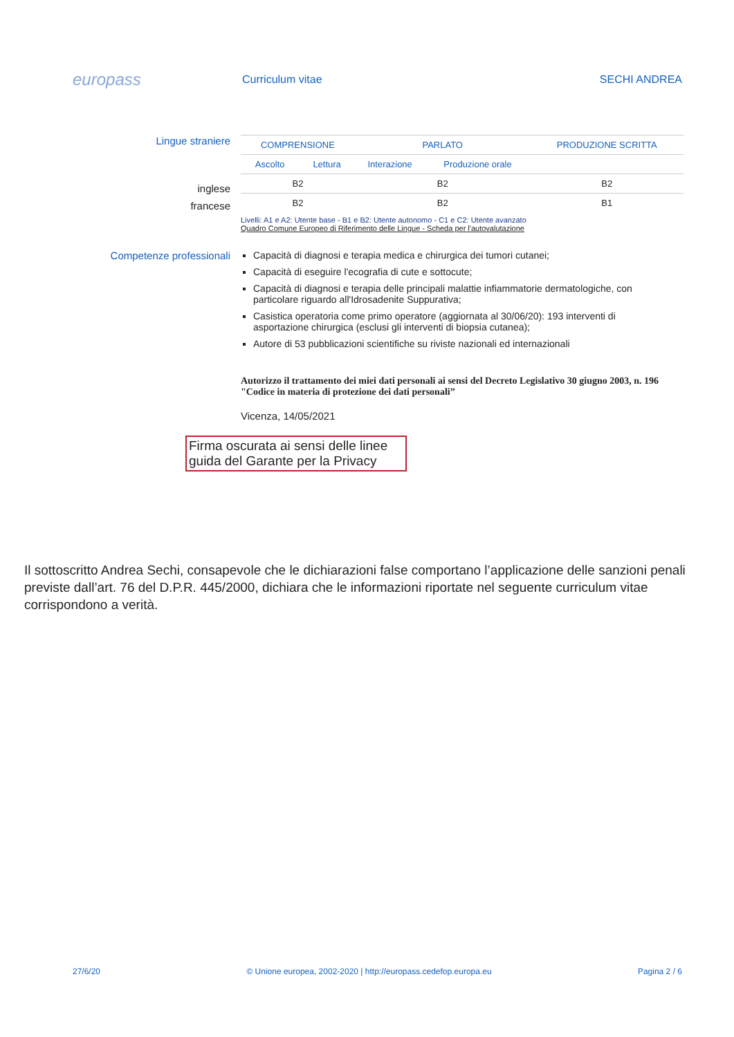europass
Curriculum vitae SECHI ANDREA
Lingue straniere
inglese
francese
| COMPRENSIONE | | PARLATO | | PRODUZIONE SCRITTA |
| --- | --- | --- | --- | --- |
| Ascolto | Lettura | Interazione | Produzione orale | |
| B2 | | B2 | | B2 |
| B2 | | B2 | | B1 |
Livelli: A1 e A2: Utente base - B1 e B2: Utente autonomo - C1 e C2: Utente avanzato
Quadro Comune Europeo di Riferimento delle Lingue - Scheda per l'autovalutazione
Competenze professionali Capacità di diagnosi e terapia medica e chirurgica dei tumori cutanei;
Capacità di eseguire l'ecografia di cute e sottocute;
Capacità di diagnosi e terapia delle principali malattie infiammatorie dermatologiche, con particolare riguardo all'Idrosadenite Suppurativa;
Casistica operatoria come primo operatore (aggiornata al 30/06/20): 193 interventi di asportazione chirurgica (esclusi gli interventi di biopsia cutanea);
Autore di 53 pubblicazioni scientifiche su riviste nazionali ed internazionali
Autorizzo il trattamento dei miei dati personali ai sensi del Decreto Legislativo 30 giugno 2003, n. 196 "Codice in materia di protezione dei dati personali”
Vicenza, 14/05/2021
Firma oscurata ai sensi delle linee guida del Garante per la Privacy
Il sottoscritto Andrea Sechi, consapevole che le dichiarazioni false comportano l’applicazione delle sanzioni penali previste dall’art. 76 del D.P.R. 445/2000, dichiara che le informazioni riportate nel seguente curriculum vitae corrispondono a verità.
27/6/20 © Unione europea, 2002-2020 | http://europass.cedefop.europa.eu Pagina 2 / 6